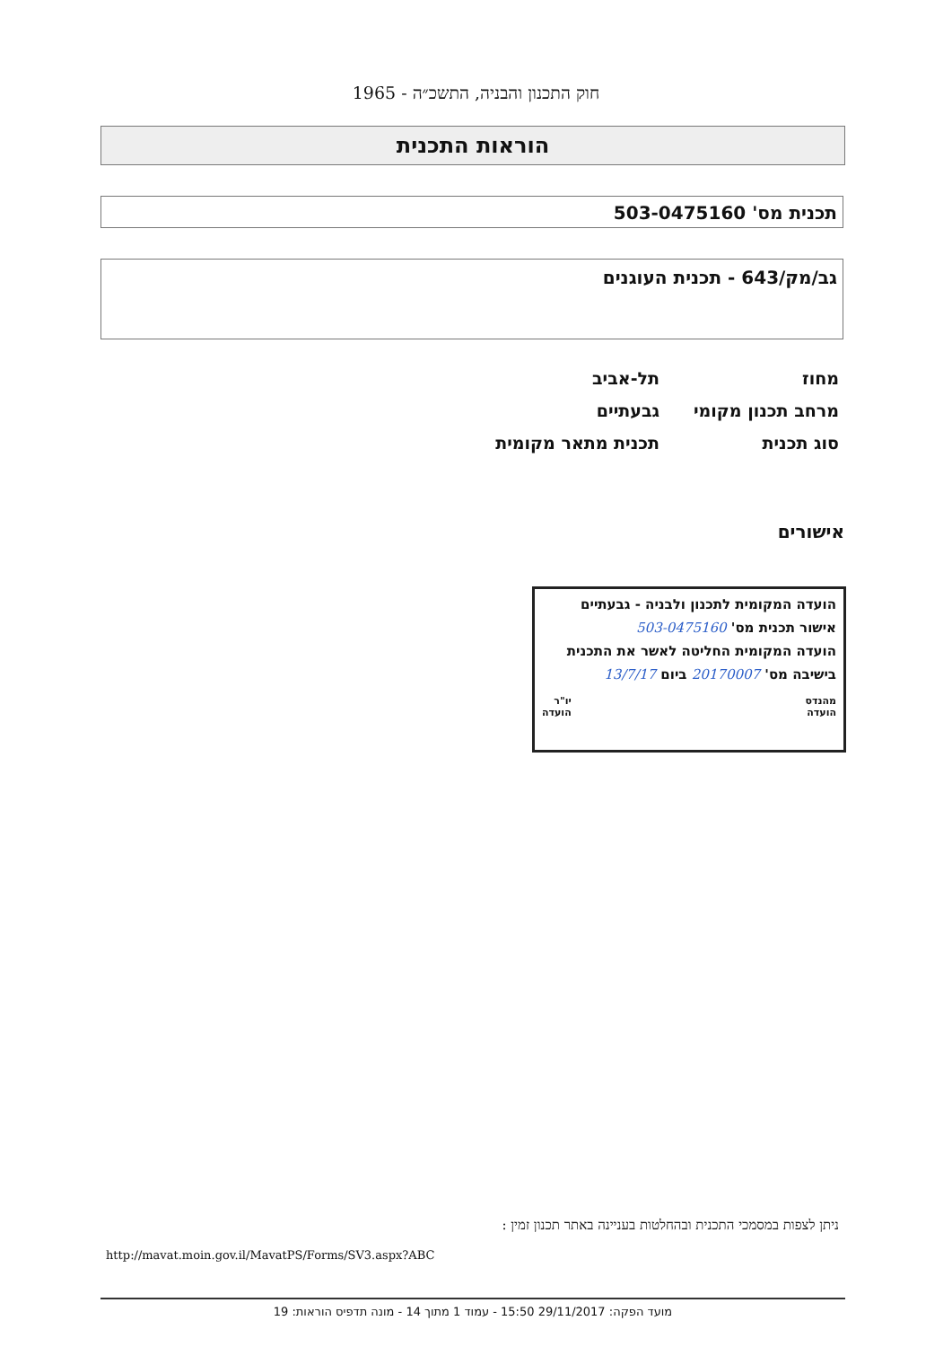חוק התכנון והבניה, התשכ״ה - 1965
הוראות התכנית
תכנית מס' 503-0475160
גב/מק/643 - תכנית העוגנים
מחוז תל-אביב
מרחב תכנון מקומי גבעתיים
סוג תכנית תכנית מתאר מקומית
אישורים
הועדה המקומית לתכנון ולבניה - גבעתיים
אישור תכנית מס' 503-0475160
הועדה המקומית החליטה לאשר את התכנית
בישיבה מס' 20170007 ביום 13/7/17
מהנדס
הועדה יו"ר
הועדה
ניתן לצפות במסמכי התכנית ובהחלטות בעניינה באתר תכנון זמין :
http://mavat.moin.gov.il/MavatPS/Forms/SV3.aspx?ABC
מועד הפקה: 29/11/2017 15:50 - עמוד 1 מתוך 14 - מונה תדפיס הוראות: 19